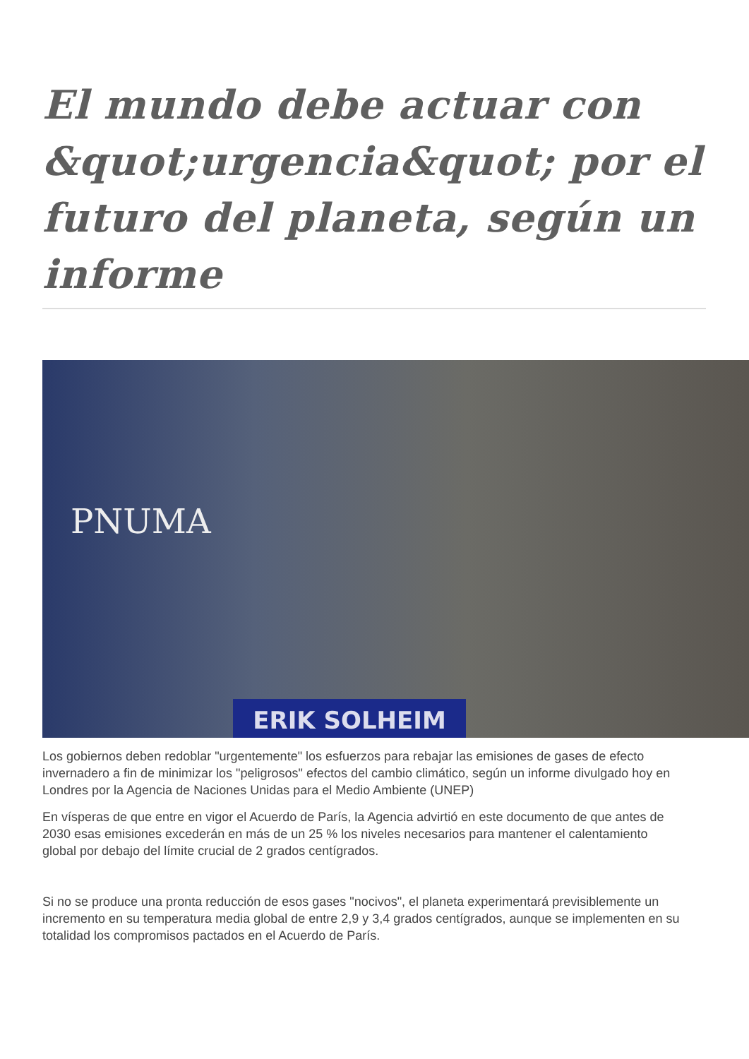El mundo debe actuar con &quot;urgencia&quot; por el futuro del planeta, según un informe
PNUMA
ERIK SOLHEIM
Los gobiernos deben redoblar "urgentemente" los esfuerzos para rebajar las emisiones de gases de efecto invernadero a fin de minimizar los "peligrosos" efectos del cambio climático, según un informe divulgado hoy en Londres por la Agencia de Naciones Unidas para el Medio Ambiente (UNEP)
En vísperas de que entre en vigor el Acuerdo de París, la Agencia advirtió en este documento de que antes de 2030 esas emisiones excederán en más de un 25 % los niveles necesarios para mantener el calentamiento global por debajo del límite crucial de 2 grados centígrados.
Si no se produce una pronta reducción de esos gases "nocivos", el planeta experimentará previsiblemente un incremento en su temperatura media global de entre 2,9 y 3,4 grados centígrados, aunque se implementen en su totalidad los compromisos pactados en el Acuerdo de París.